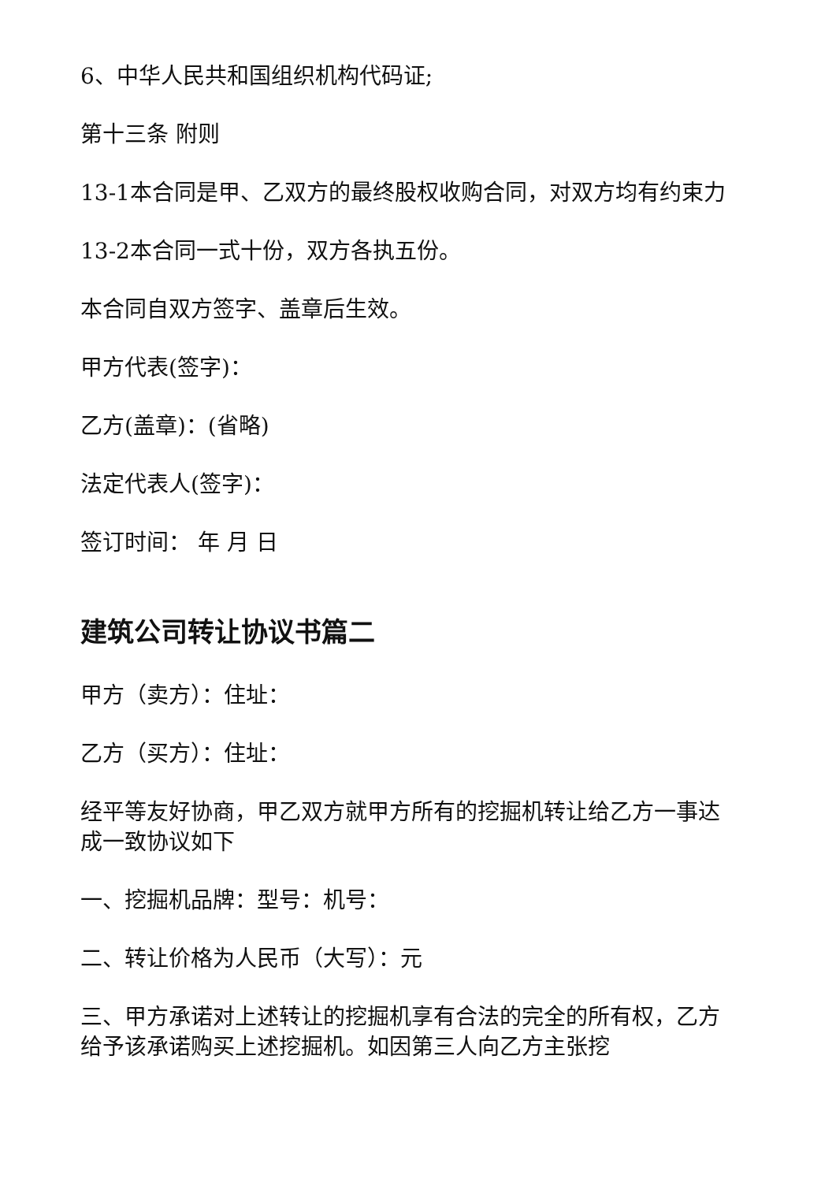6、中华人民共和国组织机构代码证;
第十三条 附则
13-1本合同是甲、乙双方的最终股权收购合同，对双方均有约束力
13-2本合同一式十份，双方各执五份。
本合同自双方签字、盖章后生效。
甲方代表(签字)：
乙方(盖章)：(省略)
法定代表人(签字)：
签订时间： 年 月 日
建筑公司转让协议书篇二
甲方（卖方）：住址：
乙方（买方）：住址：
经平等友好协商，甲乙双方就甲方所有的挖掘机转让给乙方一事达成一致协议如下
一、挖掘机品牌：型号：机号：
二、转让价格为人民币（大写）：元
三、甲方承诺对上述转让的挖掘机享有合法的完全的所有权，乙方给予该承诺购买上述挖掘机。如因第三人向乙方主张挖